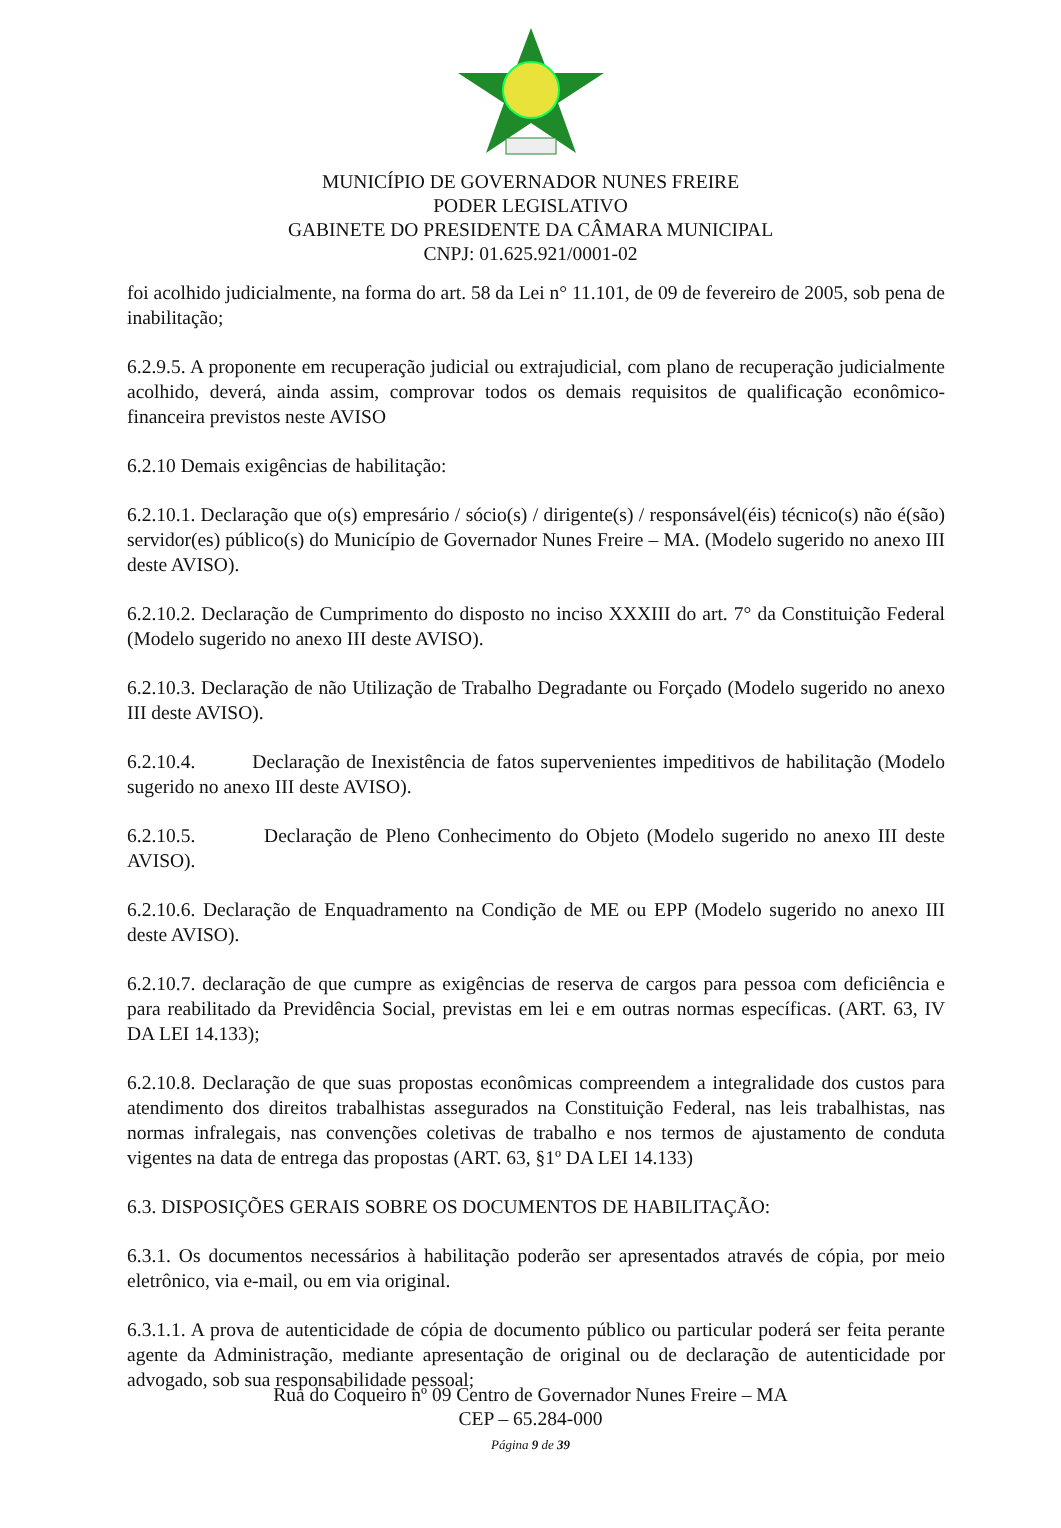MUNICÍPIO DE GOVERNADOR NUNES FREIRE
PODER LEGISLATIVO
GABINETE DO PRESIDENTE DA CÂMARA MUNICIPAL
CNPJ: 01.625.921/0001-02
foi acolhido judicialmente, na forma do art. 58 da Lei n° 11.101, de 09 de fevereiro de 2005, sob pena de inabilitação;
6.2.9.5. A proponente em recuperação judicial ou extrajudicial, com plano de recuperação judicialmente acolhido, deverá, ainda assim, comprovar todos os demais requisitos de qualificação econômico-financeira previstos neste AVISO
6.2.10 Demais exigências de habilitação:
6.2.10.1. Declaração que o(s) empresário / sócio(s) / dirigente(s) / responsável(éis) técnico(s) não é(são) servidor(es) público(s) do Município de Governador Nunes Freire – MA. (Modelo sugerido no anexo III deste AVISO).
6.2.10.2. Declaração de Cumprimento do disposto no inciso XXXIII do art. 7° da Constituição Federal (Modelo sugerido no anexo III deste AVISO).
6.2.10.3. Declaração de não Utilização de Trabalho Degradante ou Forçado (Modelo sugerido no anexo III deste AVISO).
6.2.10.4. Declaração de Inexistência de fatos supervenientes impeditivos de habilitação (Modelo sugerido no anexo III deste AVISO).
6.2.10.5. Declaração de Pleno Conhecimento do Objeto (Modelo sugerido no anexo III deste AVISO).
6.2.10.6. Declaração de Enquadramento na Condição de ME ou EPP (Modelo sugerido no anexo III deste AVISO).
6.2.10.7. declaração de que cumpre as exigências de reserva de cargos para pessoa com deficiência e para reabilitado da Previdência Social, previstas em lei e em outras normas específicas. (ART. 63, IV DA LEI 14.133);
6.2.10.8. Declaração de que suas propostas econômicas compreendem a integralidade dos custos para atendimento dos direitos trabalhistas assegurados na Constituição Federal, nas leis trabalhistas, nas normas infralegais, nas convenções coletivas de trabalho e nos termos de ajustamento de conduta vigentes na data de entrega das propostas (ART. 63, §1º DA LEI 14.133)
6.3. DISPOSIÇÕES GERAIS SOBRE OS DOCUMENTOS DE HABILITAÇÃO:
6.3.1. Os documentos necessários à habilitação poderão ser apresentados através de cópia, por meio eletrônico, via e-mail, ou em via original.
6.3.1.1. A prova de autenticidade de cópia de documento público ou particular poderá ser feita perante agente da Administração, mediante apresentação de original ou de declaração de autenticidade por advogado, sob sua responsabilidade pessoal;
Rua do Coqueiro nº 09 Centro de Governador Nunes Freire – MA
CEP – 65.284-000
Página 9 de 39